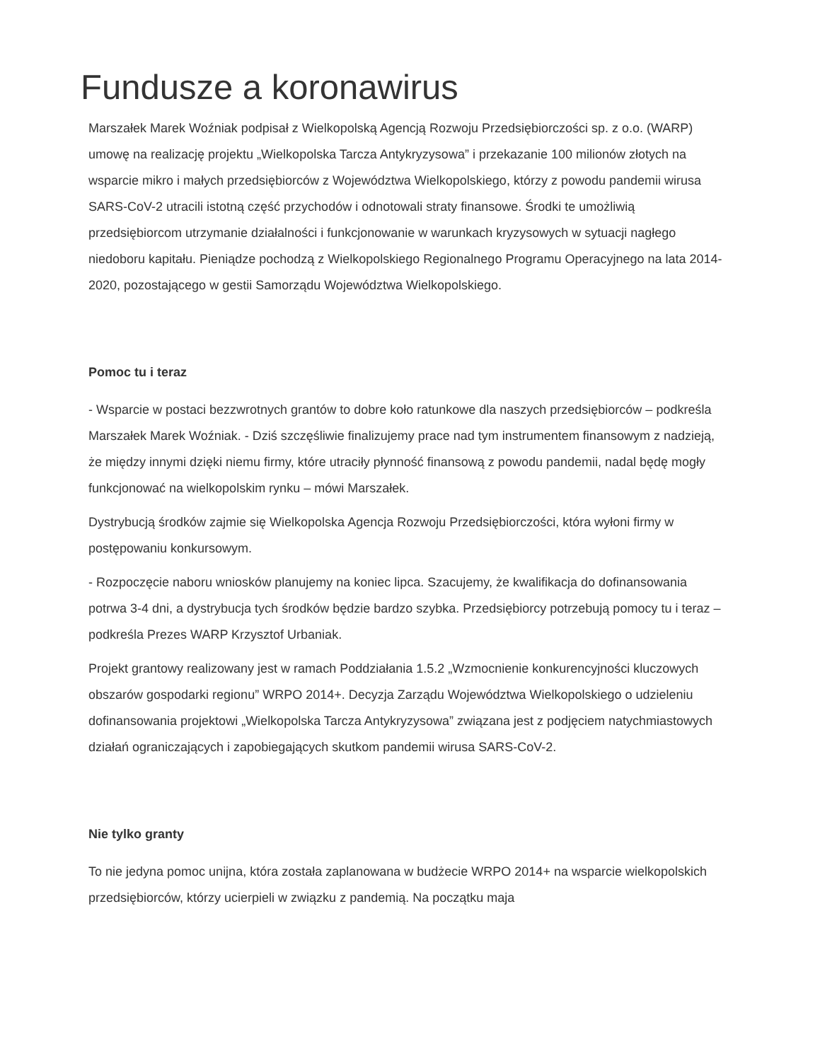Fundusze a koronawirus
Marszałek Marek Woźniak podpisał z Wielkopolską Agencją Rozwoju Przedsiębiorczości sp. z o.o. (WARP) umowę na realizację projektu „Wielkopolska Tarcza Antykryzysowa” i przekazanie 100 milionów złotych na wsparcie mikro i małych przedsiębiorców z Województwa Wielkopolskiego, którzy z powodu pandemii wirusa SARS-CoV-2 utracili istotną część przychodów i odnotowali straty finansowe. Środki te umożliwią przedsiębiorcom utrzymanie działalności i funkcjonowanie w warunkach kryzysowych w sytuacji nagłego niedoboru kapitału. Pieniądze pochodzą z Wielkopolskiego Regionalnego Programu Operacyjnego na lata 2014-2020, pozostającego w gestii Samorządu Województwa Wielkopolskiego.
Pomoc tu i teraz
- Wsparcie w postaci bezzwrotnych grantów to dobre koło ratunkowe dla naszych przedsiębiorców – podkreśla Marszałek Marek Woźniak. - Dziś szczęśliwie finalizujemy prace nad tym instrumentem finansowym z nadzieją, że między innymi dzięki niemu firmy, które utraciły płynność finansową z powodu pandemii, nadal będę mogły funkcjonować na wielkopolskim rynku – mówi Marszałek.
Dystrybucją środków zajmie się Wielkopolska Agencja Rozwoju Przedsiębiorczości, która wyłoni firmy w postępowaniu konkursowym.
- Rozpoczęcie naboru wniosków planujemy na koniec lipca. Szacujemy, że kwalifikacja do dofinansowania potrwa 3-4 dni, a dystrybucja tych środków będzie bardzo szybka. Przedsiębiorcy potrzebują pomocy tu i teraz – podkreśla Prezes WARP Krzysztof Urbaniak.
Projekt grantowy realizowany jest w ramach Poddziałania 1.5.2 „Wzmocnienie konkurencyjności kluczowych obszarów gospodarki regionu” WRPO 2014+. Decyzja Zarządu Województwa Wielkopolskiego o udzieleniu dofinansowania projektowi „Wielkopolska Tarcza Antykryzysowa” związana jest z podjęciem natychmiastowych działań ograniczających i zapobiegających skutkom pandemii wirusa SARS-CoV-2.
Nie tylko granty
To nie jedyna pomoc unijna, która została zaplanowana w budżecie WRPO 2014+ na wsparcie wielkopolskich przedsiębiorców, którzy ucierpieli w związku z pandemią. Na początku maja